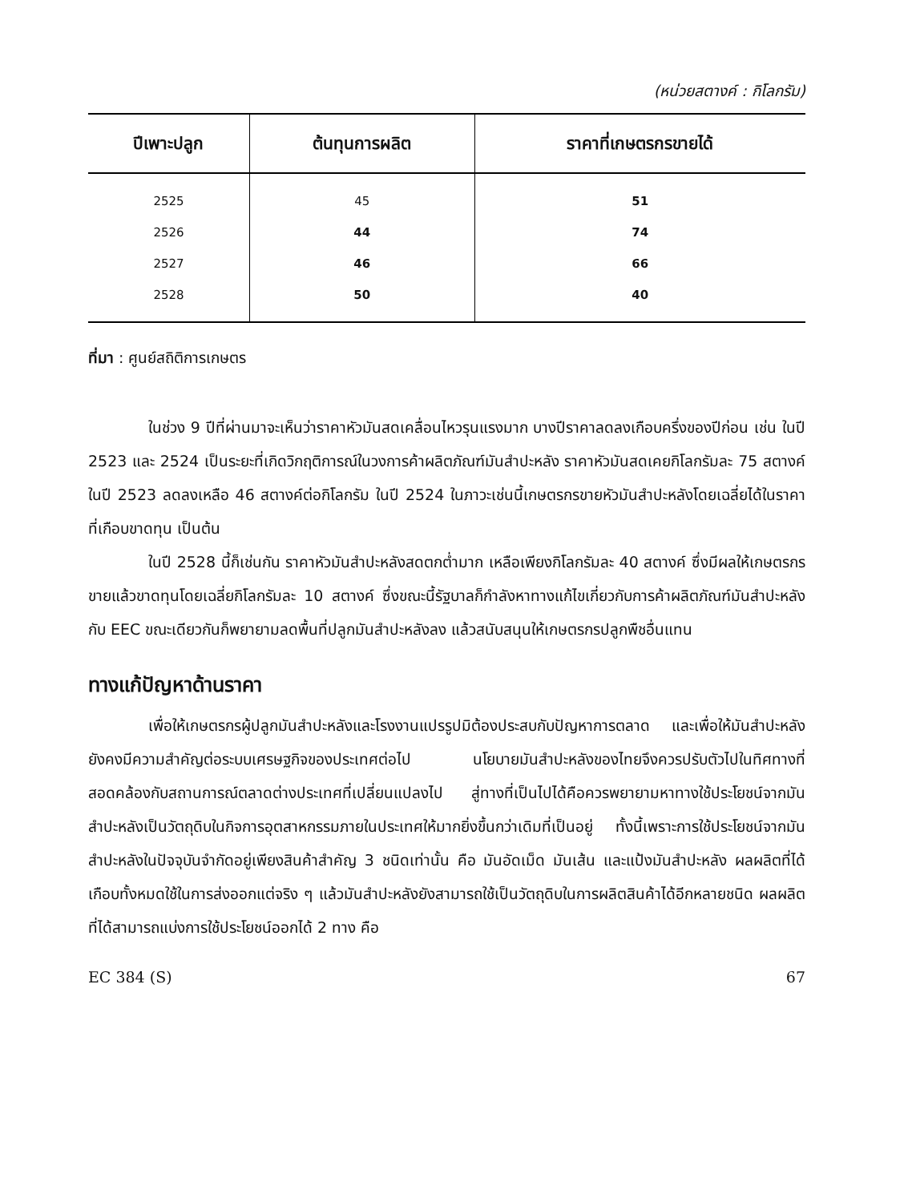(หน่วยสตางค์ : กิโลกรัม)
| ปีเพาะปลูก | ต้นทุนการผลิต | ราคาที่เกษตรกรขายได้ |
| --- | --- | --- |
| 2525 | 45 | 51 |
| 2526 | 44 | 74 |
| 2527 | 46 | 66 |
| 2528 | 50 | 40 |
ที่มา : ศูนย์สถิติการเกษตร
ในช่วง 9 ปีที่ผ่านมาจะเห็นว่าราคาหัวมันสดเคลื่อนไหวรุนแรงมาก บางปีราคาลดลงเกือบครึ่งของปีก่อน เช่น ในปี 2523 และ 2524 เป็นระยะที่เกิดวิกฤติการณ์ในวงการค้าผลิตภัณฑ์มันสำปะหลัง ราคาหัวมันสดเคยกิโลกรัมละ 75 สตางค์ในปี 2523 ลดลงเหลือ 46 สตางค์ต่อกิโลกรัม ในปี 2524 ในภาวะเช่นนี้เกษตรกรขายหัวมันสำปะหลังโดยเฉลี่ยได้ในราคาที่เกือบขาดทุน เป็นต้น
ในปี 2528 นี้ก็เช่นกัน ราคาหัวมันสำปะหลังสดตกต่ำมาก เหลือเพียงกิโลกรัมละ 40 สตางค์ ซึ่งมีผลให้เกษตรกรขายแล้วขาดทุนโดยเฉลี่ยกิโลกรัมละ 10 สตางค์ ซึ่งขณะนี้รัฐบาลก็กำลังหาทางแก้ไขเกี่ยวกับการค้าผลิตภัณฑ์มันสำปะหลังกับ EEC ขณะเดียวกันก็พยายามลดพื้นที่ปลูกมันสำปะหลังลง แล้วสนับสนุนให้เกษตรกรปลูกพืชอื่นแทน
ทางแก้ปัญหาด้านราคา
เพื่อให้เกษตรกรผู้ปลูกมันสำปะหลังและโรงงานแปรรูปมิต้องประสบกับปัญหาการตลาด และเพื่อให้มันสำปะหลังยังคงมีความสำคัญต่อระบบเศรษฐกิจของประเทศต่อไป นโยบายมันสำปะหลังของไทยจึงควรปรับตัวไปในทิศทางที่สอดคล้องกับสถานการณ์ตลาดต่างประเทศที่เปลี่ยนแปลงไป สู่ทางที่เป็นไปได้คือควรพยายามหาทางใช้ประโยชน์จากมันสำปะหลังเป็นวัตถุดิบในกิจการอุตสาหกรรมภายในประเทศให้มากยิ่งขึ้นกว่าเดิมที่เป็นอยู่ ทั้งนี้เพราะการใช้ประโยชน์จากมันสำปะหลังในปัจจุบันจำกัดอยู่เพียงสินค้าสำคัญ 3 ชนิดเท่านั้น คือ มันอัดเม็ด มันเส้น และแป้งมันสำปะหลัง ผลผลิตที่ได้เกือบทั้งหมดใช้ในการส่งออกแต่จริง ๆ แล้วมันสำปะหลังยังสามารถใช้เป็นวัตถุดิบในการผลิตสินค้าได้อีกหลายชนิด ผลผลิตที่ได้สามารถแบ่งการใช้ประโยชน์ออกได้ 2 ทาง คือ
EC 384 (S) 67